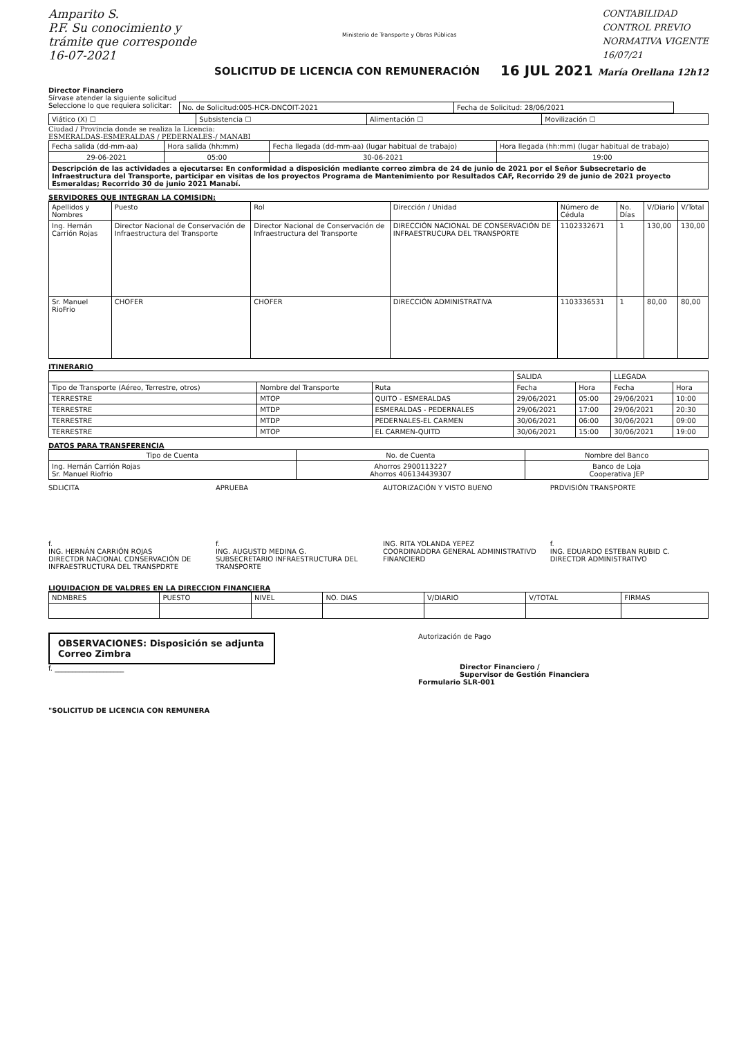Amparito S.
P.F. Su conocimiento y
trámite que corresponde
16-07-2021
Ministerio de Transporte y Obras Públicas
CONTABILIDAD
CONTROL PREVIO
NORMATIVA VIGENTE
16/07/21
SOLICITUD DE LICENCIA CON REMUNERACIÓN
16 JUL 2021 María Orellana 12h12
Director Financiero
Sírvase atender la siguiente solicitud
Seleccione lo que requiera solicitar:
| No. de Solicitud:005-HCR-DNCOIT-2021 | Fecha de Solicitud: 28/06/2021 |
| Viático (X) ☐ | Subsistencia ☐ | Alimentación ☐ | Movilización ☐ |
Ciudad / Provincia donde se realiza la Licencia:
ESMERALDAS-ESMERALDAS / PEDERNALES-/ MANABI
| Fecha salida (dd-mm-aa) | Hora salida (hh:mm) | Fecha llegada (dd-mm-aa) (lugar habitual de trabajo) | Hora llegada (hh:mm) (lugar habitual de trabajo) |
| 29-06-2021 | 05:00 | 30-06-2021 | 19:00 |
| Descripción de las actividades a ejecutarse: En conformidad a disposición mediante correo zimbra de 24 de junio de 2021 por el Señor Subsecretario de Infraestructura del Transporte, participar en visitas de los proyectos Programa de Mantenimiento por Resultados CAF, Recorrido 29 de junio de 2021 proyecto Esmeraldas; Recorrido 30 de junio 2021 Manabí. | | | |
SERVIDORES QUE INTEGRAN LA COMISIDN:
| Apellidos y Nombres | Puesto | Rol | Dirección / Unidad | Número de Cédula | No. Días | V/Diario | V/Total |
| --- | --- | --- | --- | --- | --- | --- | --- |
| Ing. Hernán Carrión Rojas | Director Nacional de Conservación de Infraestructura del Transporte | Director Nacional de Conservación de Infraestructura del Transporte | DIRECCIÓN NACIONAL DE CONSERVACIÓN DE INFRAESTRUCURA DEL TRANSPORTE | 1102332671 | 1 | 130,00 | 130,00 |
| Sr. Manuel RioFrio | CHOFER | CHOFER | DIRECCIÓN ADMINISTRATIVA | 1103336531 | 1 | 80,00 | 80,00 |
ITINERARIO
| | | | SALIDA | | LLEGADA | |
| Tipo de Transporte (Aéreo, Terrestre, otros) | Nombre del Transporte | Ruta | Fecha | Hora | Fecha | Hora |
| TERRESTRE | MTOP | QUITO - ESMERALDAS | 29/06/2021 | 05:00 | 29/06/2021 | 10:00 |
| TERRESTRE | MTDP | ESMERALDAS - PEDERNALES | 29/06/2021 | 17:00 | 29/06/2021 | 20:30 |
| TERRESTRE | MTDP | PEDERNALES-EL CARMEN | 30/06/2021 | 06:00 | 30/06/2021 | 09:00 |
| TERRESTRE | MTOP | EL CARMEN-QUITD | 30/06/2021 | 15:00 | 30/06/2021 | 19:00 |
DATOS PARA TRANSFERENCIA
| Tipo de Cuenta | No. de Cuenta | Nombre del Banco |
| --- | --- | --- |
| Ing. Hernán Carrión Rojas Sr. Manuel Riofrio | Ahorros 2900113227 Ahorros 406134439307 | Banco de Loja Cooperativa JEP |
SDLICITA APRUEBA AUTORIZACIÓN Y VISTO BUENO PRDVISIÓN TRANSPORTE
f.
ING. HERNÁN CARRIÓN ROJAS
DIRECTDR NACIONAL CDNSERVACIÓN DE INFRAESTRUCTURA DEL TRANSPDRTE
f.
ING. AUGUSTD MEDINA G.
SUBSECRETARIO INFRAESTRUCTURA DEL TRANSPORTE
ING. RITA YOLANDA YEPEZ
COORDINADDRA GENERAL ADMINISTRATIVD FINANCIERD
f.
ING. EDUARDO ESTEBAN RUBID C.
DIRECTDR ADMINISTRATIVO
LIQUIDACION DE VALDRES EN LA DIRECCION FINANCIERA
| NDMBRES | PUESTO | NIVEL | NO. DIAS | V/DIARIO | V/TOTAL | FIRMAS |
OBSERVACIONES: Disposición se adjunta Correo Zimbra
f. ____________________
Autorización de Pago
Director Financiero /
Supervisor de Gestión Financiera
Formulario SLR-001
"SOLICITUD DE LICENCIA CON REMUNERA